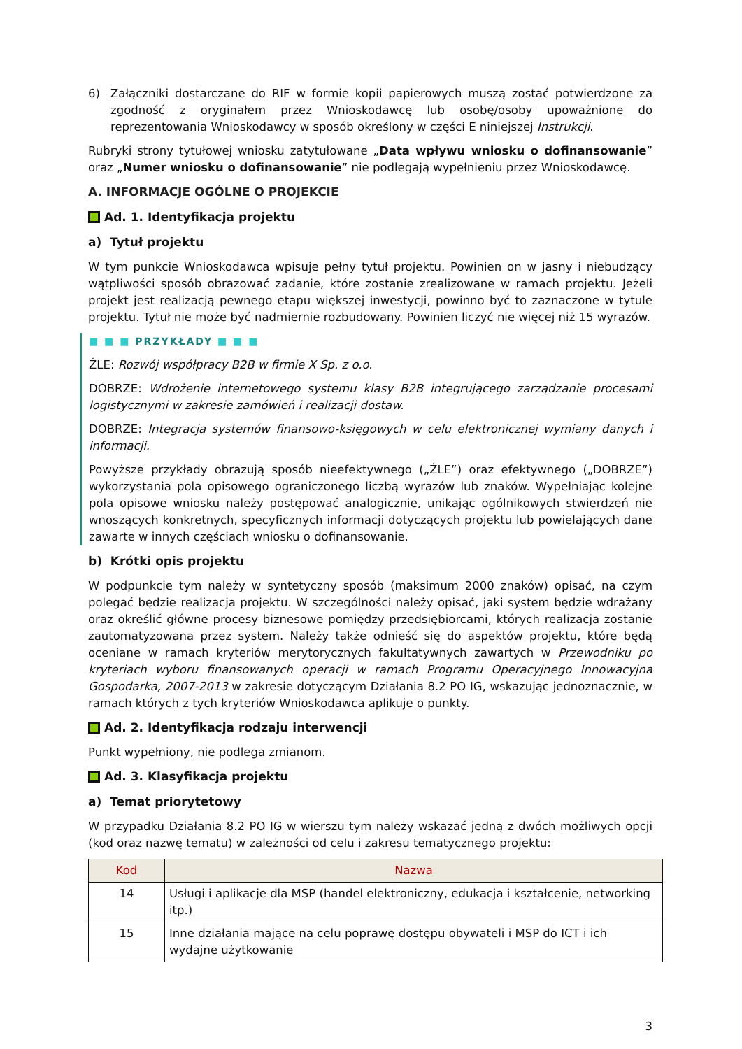6) Załączniki dostarczane do RIF w formie kopii papierowych muszą zostać potwierdzone za zgodność z oryginałem przez Wnioskodawcę lub osobę/osoby upoważnione do reprezentowania Wnioskodawcy w sposób określony w części E niniejszej Instrukcji.
Rubryki strony tytułowej wniosku zatytułowane „Data wpływu wniosku o dofinansowanie” oraz „Numer wniosku o dofinansowanie” nie podlegają wypełnieniu przez Wnioskodawcę.
A. INFORMACJE OGÓLNE O PROJEKCIE
Ad. 1. Identyfikacja projektu
a) Tytuł projektu
W tym punkcie Wnioskodawca wpisuje pełny tytuł projektu. Powinien on w jasny i niebudzący wątpliwości sposób obrazować zadanie, które zostanie zrealizowane w ramach projektu. Jeżeli projekt jest realizacją pewnego etapu większej inwestycji, powinno być to zaznaczone w tytule projektu. Tytuł nie może być nadmiernie rozbudowany. Powinien liczyć nie więcej niż 15 wyrazów.
■ ■ ■ PRZYKŁADY ■ ■ ■
ŹLE: Rozwój współpracy B2B w firmie X Sp. z o.o.
DOBRZE: Wdrożenie internetowego systemu klasy B2B integrującego zarządzanie procesami logistycznymi w zakresie zamówień i realizacji dostaw.
DOBRZE: Integracja systemów finansowo-księgowych w celu elektronicznej wymiany danych i informacji.
Powyższe przykłady obrazują sposób nieefektywnego („ŹLE”) oraz efektywnego („DOBRZE”) wykorzystania pola opisowego ograniczonego liczbą wyrazów lub znaków. Wypełniając kolejne pola opisowe wniosku należy postępować analogicznie, unikając ogólnikowych stwierdzeń nie wnoszących konkretnych, specyficznych informacji dotyczących projektu lub powielających dane zawarte w innych częściach wniosku o dofinansowanie.
b) Krótki opis projektu
W podpunkcie tym należy w syntetyczny sposób (maksimum 2000 znaków) opisać, na czym polegać będzie realizacja projektu. W szczególności należy opisać, jaki system będzie wdrażany oraz określić główne procesy biznesowe pomiędzy przedsiębiorcami, których realizacja zostanie zautomatyzowana przez system. Należy także odnieść się do aspektów projektu, które będą oceniane w ramach kryteriów merytorycznych fakultatywnych zawartych w Przewodniku po kryteriach wyboru finansowanych operacji w ramach Programu Operacyjnego Innowacyjna Gospodarka, 2007-2013 w zakresie dotyczącym Działania 8.2 PO IG, wskazując jednoznacznie, w ramach których z tych kryteriów Wnioskodawca aplikuje o punkty.
Ad. 2. Identyfikacja rodzaju interwencji
Punkt wypełniony, nie podlega zmianom.
Ad. 3. Klasyfikacja projektu
a) Temat priorytetowy
W przypadku Działania 8.2 PO IG w wierszu tym należy wskazać jedną z dwóch możliwych opcji (kod oraz nazwę tematu) w zależności od celu i zakresu tematycznego projektu:
| Kod | Nazwa |
| --- | --- |
| 14 | Usługi i aplikacje dla MSP (handel elektroniczny, edukacja i kształcenie, networking itp.) |
| 15 | Inne działania mające na celu poprawę dostępu obywateli i MSP do ICT i ich wydajne użytkowanie |
3